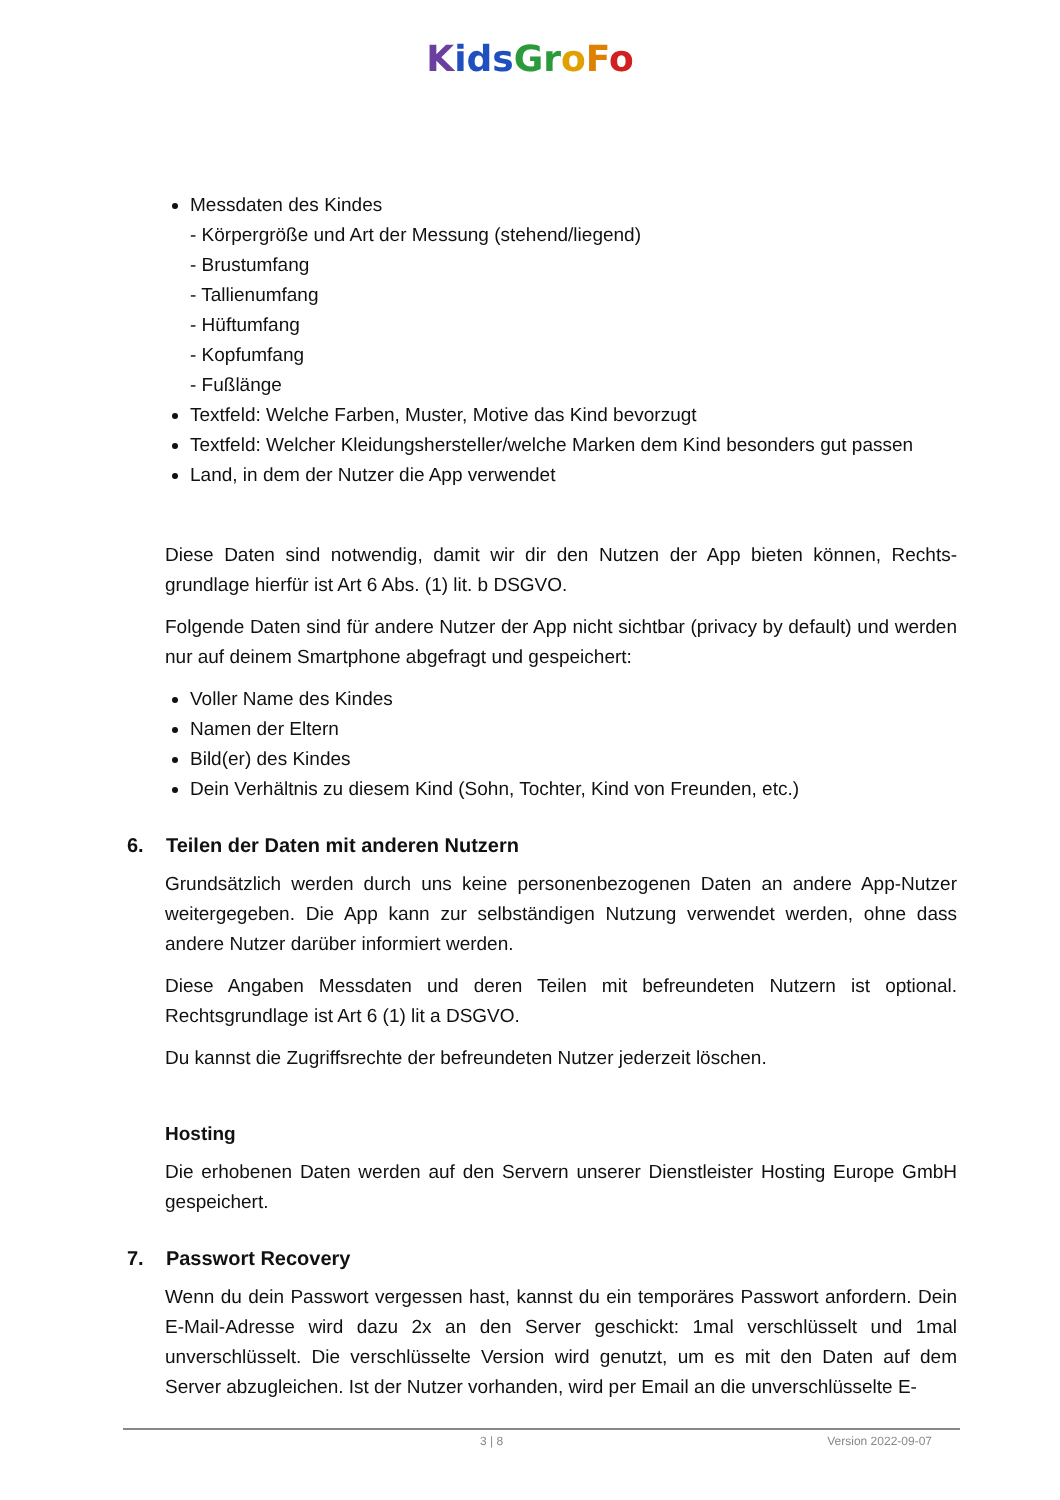Kids Gr oFo
Messdaten des Kindes
- Körpergröße und Art der Messung (stehend/liegend)
- Brustumfang
- Tallienumfang
- Hüftumfang
- Kopfumfang
- Fußlänge
Textfeld: Welche Farben, Muster, Motive das Kind bevorzugt
Textfeld: Welcher Kleidungshersteller/welche Marken dem Kind besonders gut passen
Land, in dem der Nutzer die App verwendet
Diese Daten sind notwendig, damit wir dir den Nutzen der App bieten können, Rechts-grundlage hierfür ist Art 6 Abs. (1) lit. b DSGVO.
Folgende Daten sind für andere Nutzer der App nicht sichtbar (privacy by default) und werden nur auf deinem Smartphone abgefragt und gespeichert:
Voller Name des Kindes
Namen der Eltern
Bild(er) des Kindes
Dein Verhältnis zu diesem Kind (Sohn, Tochter, Kind von Freunden, etc.)
6. Teilen der Daten mit anderen Nutzern
Grundsätzlich werden durch uns keine personenbezogenen Daten an andere App-Nutzer weitergegeben. Die App kann zur selbständigen Nutzung verwendet werden, ohne dass andere Nutzer darüber informiert werden.
Diese Angaben Messdaten und deren Teilen mit befreundeten Nutzern ist optional. Rechtsgrundlage ist Art 6 (1) lit a DSGVO.
Du kannst die Zugriffsrechte der befreundeten Nutzer jederzeit löschen.
Hosting
Die erhobenen Daten werden auf den Servern unserer Dienstleister Hosting Europe GmbH gespeichert.
7. Passwort Recovery
Wenn du dein Passwort vergessen hast, kannst du ein temporäres Passwort anfordern. Dein E-Mail-Adresse wird dazu 2x an den Server geschickt: 1mal verschlüsselt und 1mal unverschlüsselt. Die verschlüsselte Version wird genutzt, um es mit den Daten auf dem Server abzugleichen. Ist der Nutzer vorhanden, wird per Email an die unverschlüsselte E-
3 | 8 Version 2022-09-07